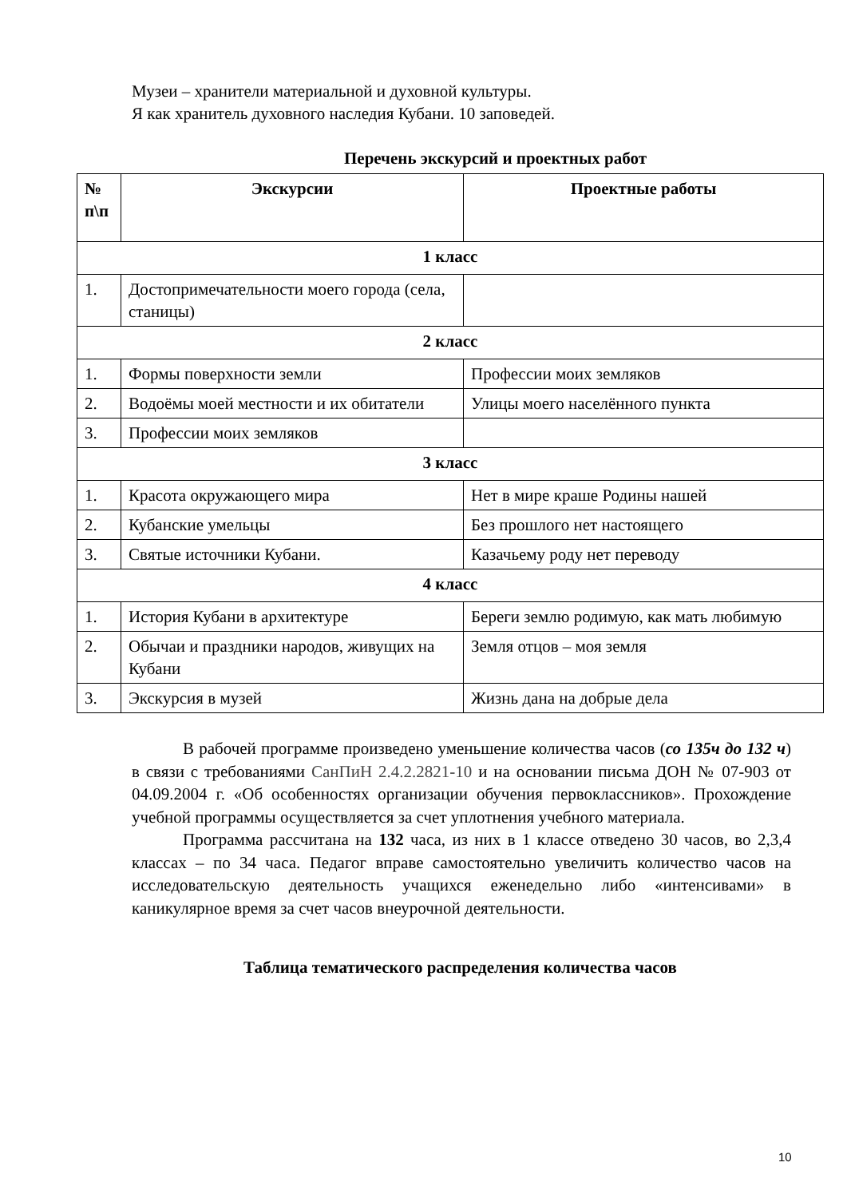Музеи – хранители материальной и духовной культуры.
Я как хранитель духовного наследия Кубани. 10 заповедей.
Перечень экскурсий и проектных работ
| № п\п | Экскурсии | Проектные работы |
| --- | --- | --- |
| 1 класс | | |
| 1. | Достопримечательности моего города (села, станицы) | |
| 2 класс | | |
| 1. | Формы поверхности земли | Профессии моих земляков |
| 2. | Водоёмы моей местности и их обитатели | Улицы моего населённого пункта |
| 3. | Профессии моих земляков | |
| 3 класс | | |
| 1. | Красота окружающего мира | Нет в мире краше Родины нашей |
| 2. | Кубанские умельцы | Без прошлого нет настоящего |
| 3. | Святые источники Кубани. | Казачьему роду нет переводу |
| 4 класс | | |
| 1. | История Кубани в архитектуре | Береги землю родимую, как мать любимую |
| 2. | Обычаи и праздники народов, живущих на Кубани | Земля отцов – моя земля |
| 3. | Экскурсия в музей | Жизнь дана на добрые дела |
В рабочей программе произведено уменьшение количества часов (со 135ч до 132 ч) в связи с требованиями СанПиН 2.4.2.2821-10 и на основании письма ДОН № 07-903 от 04.09.2004 г. «Об особенностях организации обучения первоклассников». Прохождение учебной программы осуществляется за счет уплотнения учебного материала.
Программа рассчитана на 132 часа, из них в 1 классе отведено 30 часов, во 2,3,4 классах – по 34 часа. Педагог вправе самостоятельно увеличить количество часов на исследовательскую деятельность учащихся еженедельно либо «интенсивами» в каникулярное время за счет часов внеурочной деятельности.
Таблица тематического распределения количества часов
10